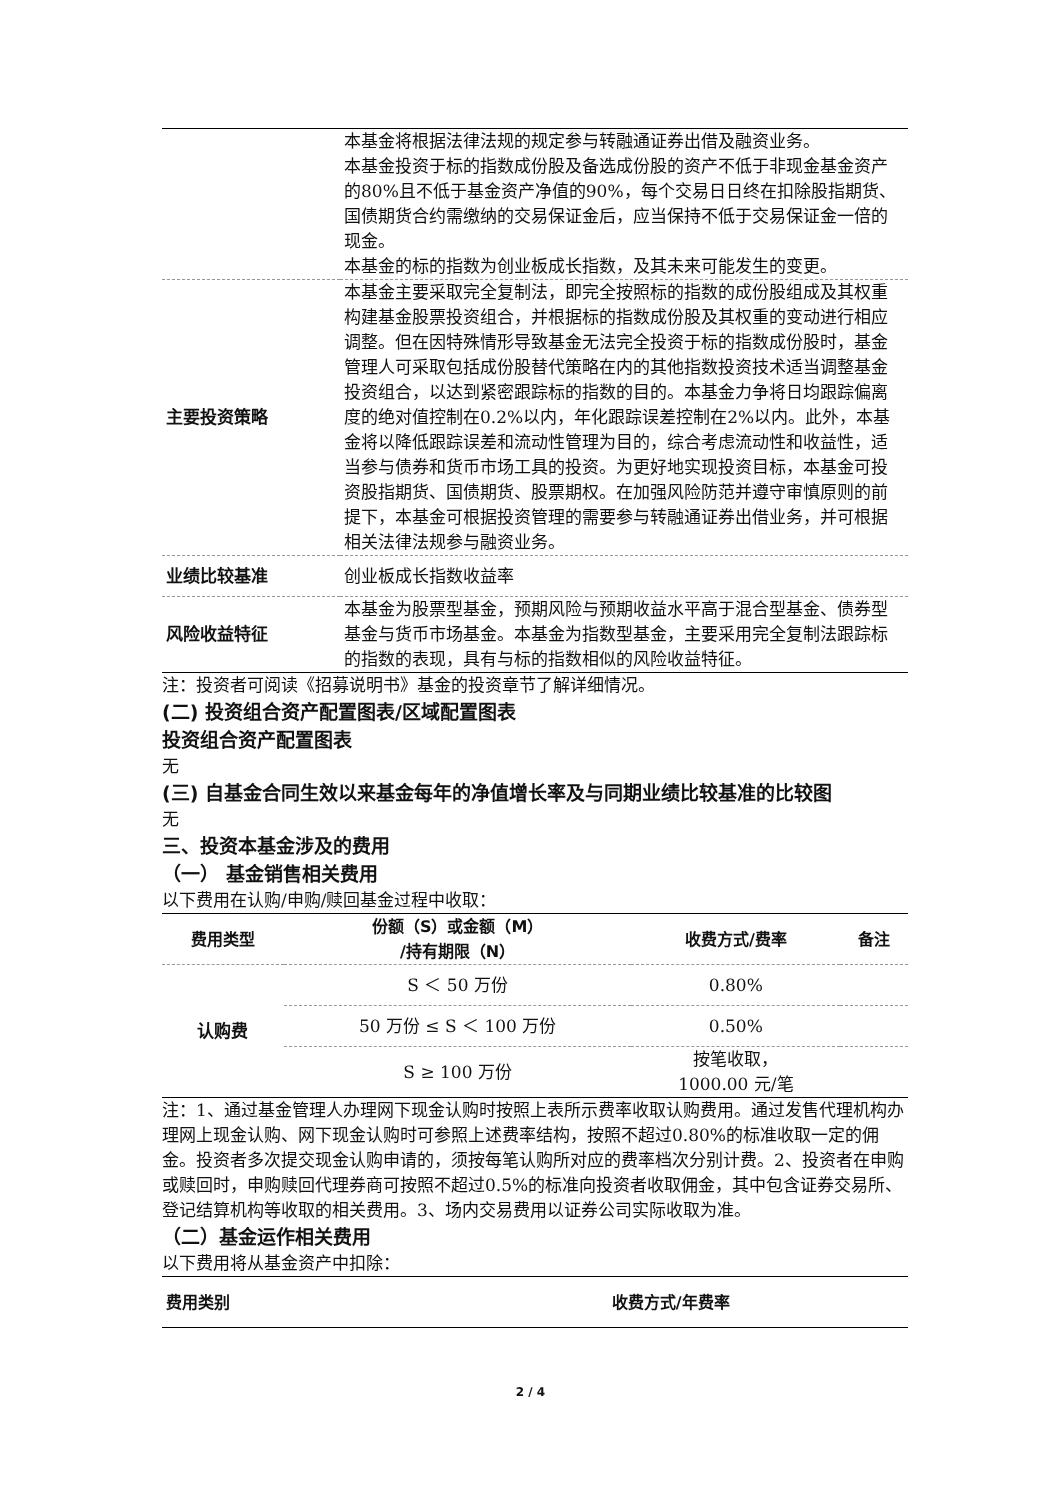| | 本基金将根据法律法规的规定参与转融通证券出借及融资业务。 本基金投资于标的指数成份股及备选成份股的资产不低于非现金基金资产的80%且不低于基金资产净值的90%，每个交易日日终在扣除股指期货、国债期货合约需缴纳的交易保证金后，应当保持不低于交易保证金一倍的现金。 本基金的标的指数为创业板成长指数，及其未来可能发生的变更。 |
| 主要投资策略 | 本基金主要采取完全复制法，即完全按照标的指数的成份股组成及其权重构建基金股票投资组合，并根据标的指数成份股及其权重的变动进行相应调整。但在因特殊情形导致基金无法完全投资于标的指数成份股时，基金管理人可采取包括成份股替代策略在内的其他指数投资技术适当调整基金投资组合，以达到紧密跟踪标的指数的目的。本基金力争将日均跟踪偏离度的绝对值控制在0.2%以内，年化跟踪误差控制在2%以内。此外，本基金将以降低跟踪误差和流动性管理为目的，综合考虑流动性和收益性，适当参与债券和货币市场工具的投资。为更好地实现投资目标，本基金可投资股指期货、国债期货、股票期权。在加强风险防范并遵守审慎原则的前提下，本基金可根据投资管理的需要参与转融通证券出借业务，并可根据相关法律法规参与融资业务。 |
| 业绩比较基准 | 创业板成长指数收益率 |
| 风险收益特征 | 本基金为股票型基金，预期风险与预期收益水平高于混合型基金、债券型基金与货币市场基金。本基金为指数型基金，主要采用完全复制法跟踪标的指数的表现，具有与标的指数相似的风险收益特征。 |
注：投资者可阅读《招募说明书》基金的投资章节了解详细情况。
(二) 投资组合资产配置图表/区域配置图表
投资组合资产配置图表
无
(三) 自基金合同生效以来基金每年的净值增长率及与同期业绩比较基准的比较图
无
三、投资本基金涉及的费用
（一） 基金销售相关费用
以下费用在认购/申购/赎回基金过程中收取：
| 费用类型 | 份额（S）或金额（M） /持有期限（N） | 收费方式/费率 | 备注 |
| --- | --- | --- | --- |
| 认购费 | S ＜ 50 万份 | 0.80% | |
| | 50 万份 ≤ S ＜ 100 万份 | 0.50% | |
| | S ≥ 100 万份 | 按笔收取， 1000.00 元/笔 | |
注：1、通过基金管理人办理网下现金认购时按照上表所示费率收取认购费用。通过发售代理机构办理网上现金认购、网下现金认购时可参照上述费率结构，按照不超过0.80%的标准收取一定的佣金。投资者多次提交现金认购申请的，须按每笔认购所对应的费率档次分别计费。2、投资者在申购或赎回时，申购赎回代理券商可按照不超过0.5%的标准向投资者收取佣金，其中包含证券交易所、登记结算机构等收取的相关费用。3、场内交易费用以证券公司实际收取为准。
（二）基金运作相关费用
以下费用将从基金资产中扣除：
| 费用类别 | 收费方式/年费率 |
| --- | --- |
2 / 4